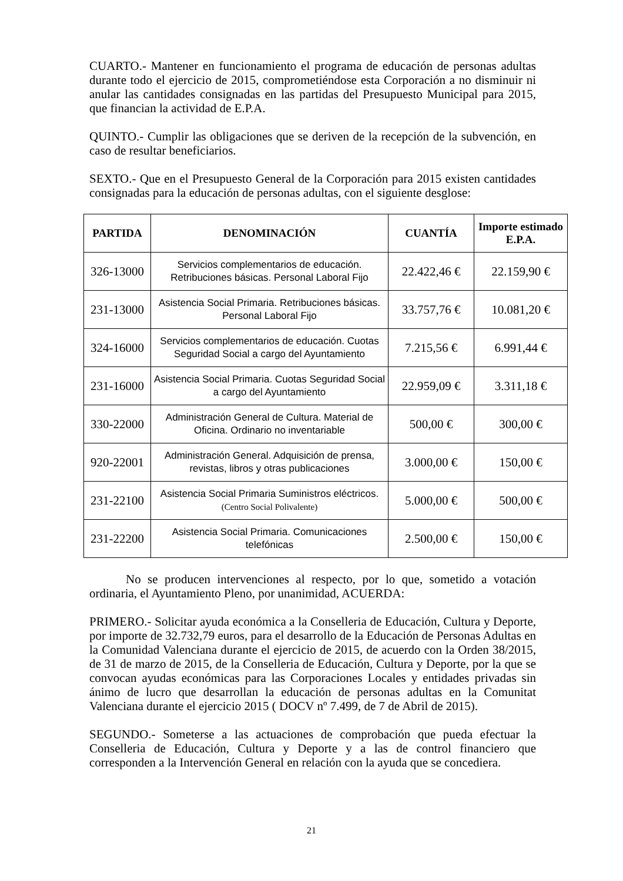CUARTO.- Mantener en funcionamiento el programa de educación de personas adultas durante todo el ejercicio de 2015, comprometiéndose esta Corporación a no disminuir ni anular las cantidades consignadas en las partidas del Presupuesto Municipal para 2015, que financian la actividad de E.P.A.
QUINTO.- Cumplir las obligaciones que se deriven de la recepción de la subvención, en caso de resultar beneficiarios.
SEXTO.- Que en el Presupuesto General de la Corporación para 2015 existen cantidades consignadas para la educación de personas adultas, con el siguiente desglose:
| PARTIDA | DENOMINACIÓN | CUANTÍA | Importe estimado E.P.A. |
| --- | --- | --- | --- |
| 326-13000 | Servicios complementarios de educación. Retribuciones básicas. Personal Laboral Fijo | 22.422,46 € | 22.159,90 € |
| 231-13000 | Asistencia Social Primaria. Retribuciones básicas. Personal Laboral Fijo | 33.757,76 € | 10.081,20 € |
| 324-16000 | Servicios complementarios de educación. Cuotas Seguridad Social a cargo del Ayuntamiento | 7.215,56 € | 6.991,44 € |
| 231-16000 | Asistencia Social Primaria. Cuotas Seguridad Social a cargo del Ayuntamiento | 22.959,09 € | 3.311,18 € |
| 330-22000 | Administración General de Cultura. Material de Oficina. Ordinario no inventariable | 500,00 € | 300,00 € |
| 920-22001 | Administración General. Adquisición de prensa, revistas, libros y otras publicaciones | 3.000,00 € | 150,00 € |
| 231-22100 | Asistencia Social Primaria Suministros eléctricos. (Centro Social Polivalente) | 5.000,00 € | 500,00 € |
| 231-22200 | Asistencia Social Primaria. Comunicaciones telefónicas | 2.500,00 € | 150,00 € |
No se producen intervenciones al respecto, por lo que, sometido a votación ordinaria, el Ayuntamiento Pleno, por unanimidad, ACUERDA:
PRIMERO.- Solicitar ayuda económica a la Conselleria de Educación, Cultura y Deporte, por importe de 32.732,79 euros, para el desarrollo de la Educación de Personas Adultas en la Comunidad Valenciana durante el ejercicio de 2015, de acuerdo con la Orden 38/2015, de 31 de marzo de 2015, de la Conselleria de Educación, Cultura y Deporte, por la que se convocan ayudas económicas para las Corporaciones Locales y entidades privadas sin ánimo de lucro que desarrollan la educación de personas adultas en la Comunitat Valenciana durante el ejercicio 2015 ( DOCV nº 7.499, de 7 de Abril de 2015).
SEGUNDO.- Someterse a las actuaciones de comprobación que pueda efectuar la Conselleria de Educación, Cultura y Deporte y a las de control financiero que corresponden a la Intervención General en relación con la ayuda que se concediera.
21